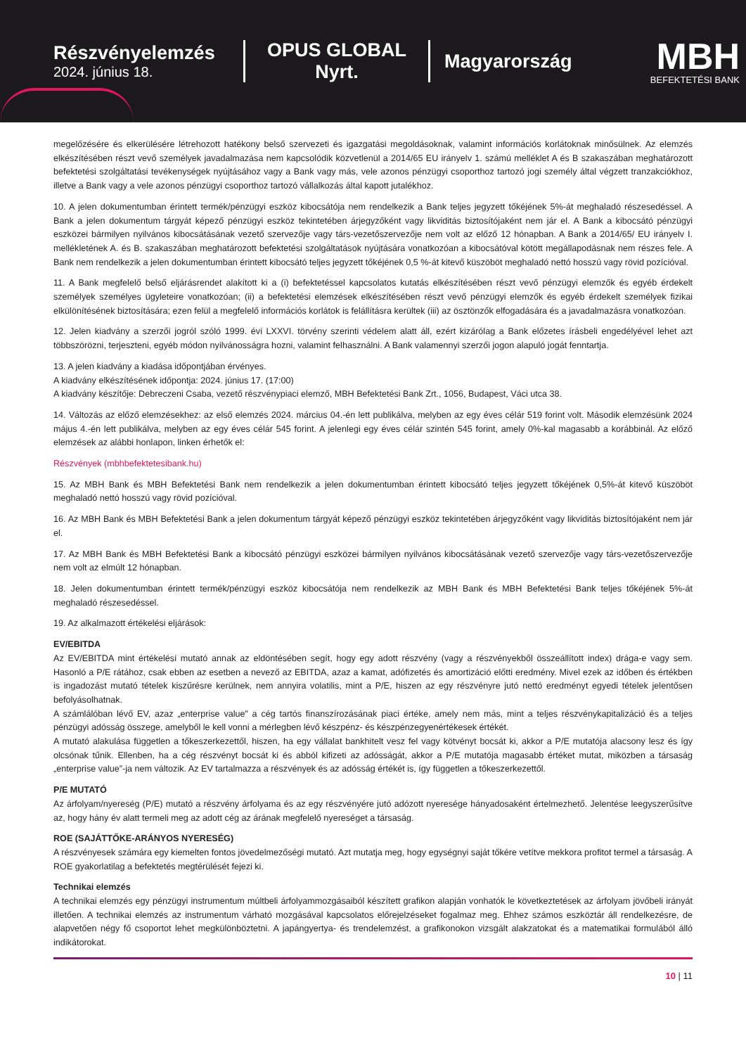Részvényelemzés
2024. június 18.
OPUS GLOBAL Nyrt.
Magyarország
MBH
BEFEKTETÉSI BANK
megelőzésére és elkerülésére létrehozott hatékony belső szervezeti és igazgatási megoldásoknak, valamint információs korlátoknak minősülnek. Az elemzés elkészítésében részt vevő személyek javadalmazása nem kapcsolódik közvetlenül a 2014/65 EU irányelv 1. számú melléklet A és B szakaszában meghatározott befektetési szolgáltatási tevékenységek nyújtásához vagy a Bank vagy más, vele azonos pénzügyi csoporthoz tartozó jogi személy által végzett tranzakciókhoz, illetve a Bank vagy a vele azonos pénzügyi csoporthoz tartozó vállalkozás által kapott jutalékhoz.
10. A jelen dokumentumban érintett termék/pénzügyi eszköz kibocsátója nem rendelkezik a Bank teljes jegyzett tőkéjének 5%-át meghaladó részesedéssel. A Bank a jelen dokumentum tárgyát képező pénzügyi eszköz tekintetében árjegyzőként vagy likviditás biztosítójaként nem jár el. A Bank a kibocsátó pénzügyi eszközei bármilyen nyilvános kibocsátásának vezető szervezője vagy társ-vezetőszervezője nem volt az előző 12 hónapban. A Bank a 2014/65/ EU irányelv I. mellékletének A. és B. szakaszában meghatározott befektetési szolgáltatások nyújtására vonatkozóan a kibocsátóval kötött megállapodásnak nem részes fele. A Bank nem rendelkezik a jelen dokumentumban érintett kibocsátó teljes jegyzett tőkéjének 0,5 %-át kitevő küszöböt meghaladó nettó hosszú vagy rövid pozícióval.
11. A Bank megfelelő belső eljárásrendet alakított ki a (i) befektetéssel kapcsolatos kutatás elkészítésében részt vevő pénzügyi elemzők és egyéb érdekelt személyek személyes ügyleteire vonatkozóan; (ii) a befektetési elemzések elkészítésében részt vevő pénzügyi elemzők és egyéb érdekelt személyek fizikai elkülönítésének biztosítására; ezen felül a megfelelő információs korlátok is felállításra kerültek (iii) az ösztönzők elfogadására és a javadalmazásra vonatkozóan.
12. Jelen kiadvány a szerzői jogról szóló 1999. évi LXXVI. törvény szerinti védelem alatt áll, ezért kizárólag a Bank előzetes írásbeli engedélyével lehet azt többszörözni, terjeszteni, egyéb módon nyilvánosságra hozni, valamint felhasználni. A Bank valamennyi szerzői jogon alapuló jogát fenntartja.
13. A jelen kiadvány a kiadása időpontjában érvényes.
A kiadvány elkészítésének időpontja: 2024. június 17. (17:00)
A kiadvány készítője: Debreczeni Csaba, vezető részvénypiaci elemző, MBH Befektetési Bank Zrt., 1056, Budapest, Váci utca 38.
14. Változás az előző elemzésekhez: az első elemzés 2024. március 04.-én lett publikálva, melyben az egy éves célár 519 forint volt. Második elemzésünk 2024 május 4.-én lett publikálva, melyben az egy éves célár 545 forint. A jelenlegi egy éves célár szintén 545 forint, amely 0%-kal magasabb a korábbinál. Az előző elemzések az alábbi honlapon, linken érhetők el:
Részvények (mbhbefektetesibank.hu)
15. Az MBH Bank és MBH Befektetési Bank nem rendelkezik a jelen dokumentumban érintett kibocsátó teljes jegyzett tőkéjének 0,5%-át kitevő küszöböt meghaladó nettó hosszú vagy rövid pozícióval.
16. Az MBH Bank és MBH Befektetési Bank a jelen dokumentum tárgyát képező pénzügyi eszköz tekintetében árjegyzőként vagy likviditás biztosítójaként nem jár el.
17. Az MBH Bank és MBH Befektetési Bank a kibocsátó pénzügyi eszközei bármilyen nyilvános kibocsátásának vezető szervezője vagy társ-vezetőszervezője nem volt az elmúlt 12 hónapban.
18. Jelen dokumentumban érintett termék/pénzügyi eszköz kibocsátója nem rendelkezik az MBH Bank és MBH Befektetési Bank teljes tőkéjének 5%-át meghaladó részesedéssel.
19. Az alkalmazott értékelési eljárások:
EV/EBITDA
Az EV/EBITDA mint értékelési mutató annak az eldöntésében segít, hogy egy adott részvény (vagy a részvényekből összeállított index) drága-e vagy sem. Hasonló a P/E rátához, csak ebben az esetben a nevező az EBITDA, azaz a kamat, adófizetés és amortizáció előtti eredmény. Mivel ezek az időben és értékben is ingadozást mutató tételek kiszűrésre kerülnek, nem annyira volatilis, mint a P/E, hiszen az egy részvényre jutó nettó eredményt egyedi tételek jelentősen befolyásolhatnak.
A számlálóban lévő EV, azaz „enterprise value” a cég tartós finanszírozásának piaci értéke, amely nem más, mint a teljes részvénykapitalizáció és a teljes pénzügyi adósság összege, amelyből le kell vonni a mérlegben lévő készpénz- és készpénzegyenértékesek értékét.
A mutató alakulása független a tőkeszerkezettől, hiszen, ha egy vállalat bankhitelt vesz fel vagy kötvényt bocsát ki, akkor a P/E mutatója alacsony lesz és így olcsónak tűnik. Ellenben, ha a cég részvényt bocsát ki és abból kifizeti az adósságát, akkor a P/E mutatója magasabb értéket mutat, miközben a társaság „enterprise value”-ja nem változik. Az EV tartalmazza a részvények és az adósság értékét is, így független a tőkeszerkezettől.
P/E MUTATÓ
Az árfolyam/nyereség (P/E) mutató a részvény árfolyama és az egy részvényére jutó adózott nyeresége hányadosaként értelmezhető. Jelentése leegyszerűsítve az, hogy hány év alatt termeli meg az adott cég az árának megfelelő nyereséget a társaság.
ROE (SAJÁTTŐKE-ARÁNYOS NYERESÉG)
A részvényesek számára egy kiemelten fontos jövedelmezőségi mutató. Azt mutatja meg, hogy egységnyi saját tőkére vetítve mekkora profitot termel a társaság. A ROE gyakorlatilag a befektetés megtérülését fejezi ki.
Technikai elemzés
A technikai elemzés egy pénzügyi instrumentum múltbeli árfolyammozgásaiból készített grafikon alapján vonhatók le következtetések az árfolyam jövőbeli irányát illetően. A technikai elemzés az instrumentum várható mozgásával kapcsolatos előrejelzéseket fogalmaz meg. Ehhez számos eszköztár áll rendelkezésre, de alapvetően négy fő csoportot lehet megkülönböztetni. A japángyertya- és trendelemzést, a grafikonokon vizsgált alakzatokat és a matematikai formulából álló indikátorokat.
10 | 11